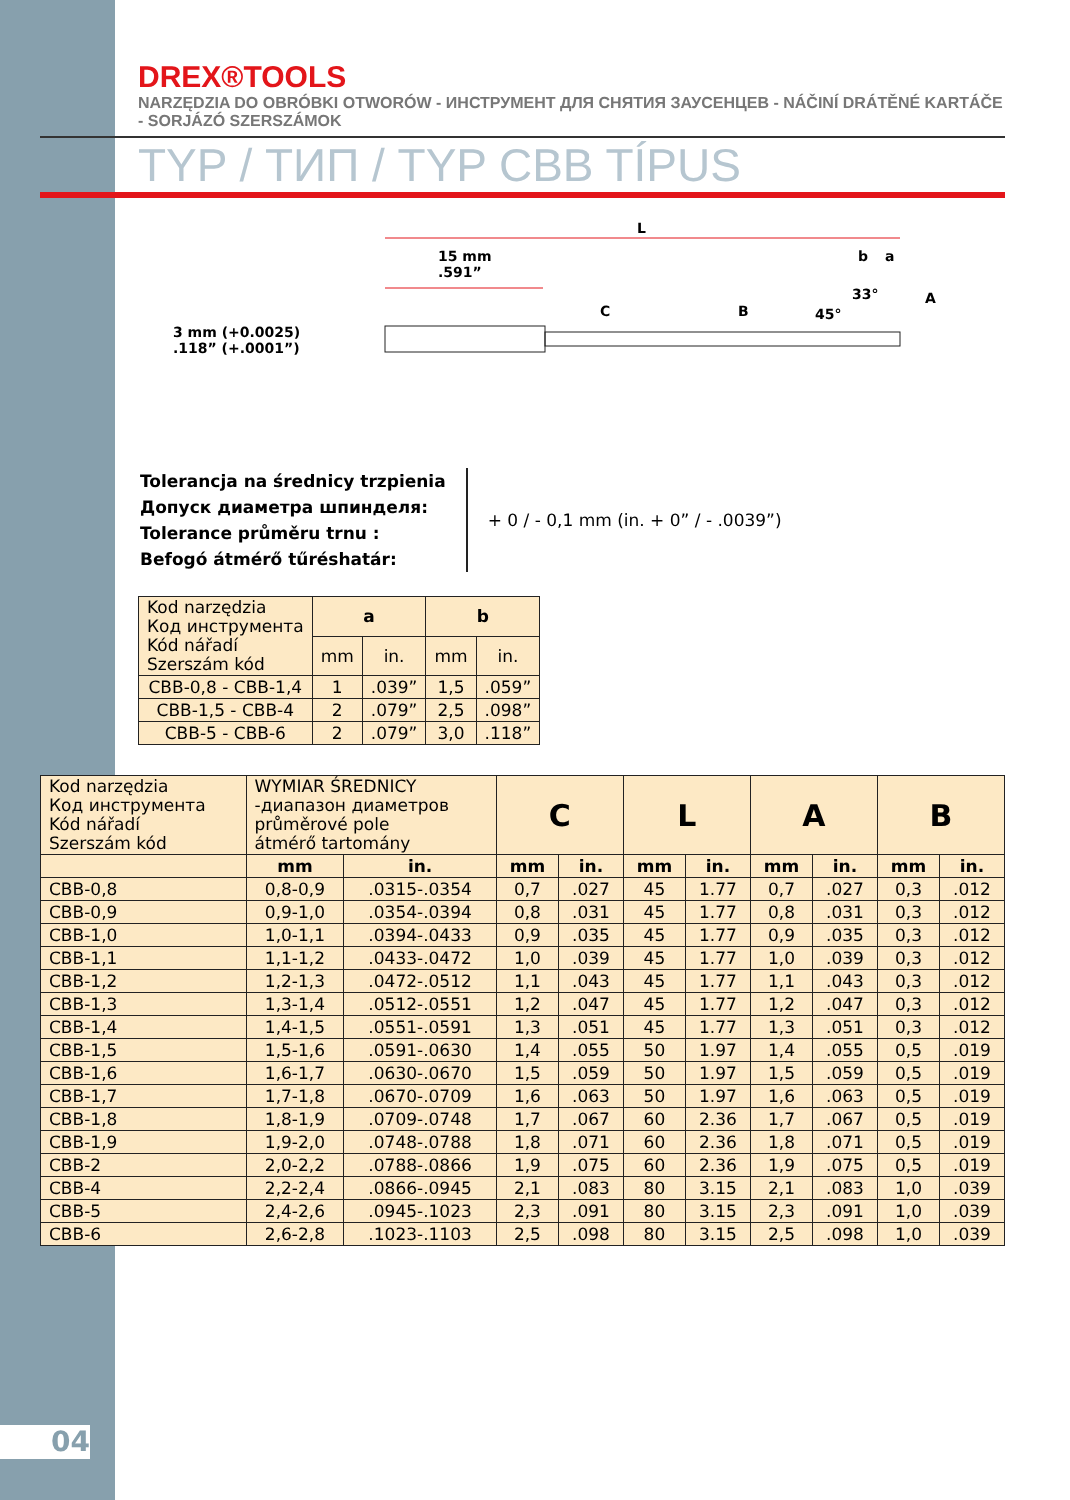DREX®TOOLS
NARZĘDZIA DO OBRÓBKI OTWORÓW - ИНСТРУМЕНТ ДЛЯ СНЯТИЯ ЗАУСЕНЦЕВ - NÁČINÍ DRÁTĚNÉ KARTÁČE - SORJÁZÓ SZERSZÁMOK
TYP / ТИП / TYP CBB TÍPUS
L
15 mm
.591”
C B 45°
33°
b a
A
3 mm (+0.0025)
.118” (+.0001”)
Tolerancja na średnicy trzpienia
Допуск диаметра шпинделя:
Tolerance průměru trnu :
Befogó átmérő tűréshatár:
+ 0 / - 0,1 mm (in. + 0” / - .0039”)
| Kod narzędzia Код инструмента Kód nářadí Szerszám kód | a | | b | |
| --- | --- | --- | --- | --- |
| | mm | in. | mm | in. |
| CBB-0,8 - CBB-1,4 | 1 | .039” | 1,5 | .059” |
| CBB-1,5 - CBB-4 | 2 | .079” | 2,5 | .098” |
| CBB-5 - CBB-6 | 2 | .079” | 3,0 | .118” |
| Kod narzędzia Код инструмента Kód nářadí Szerszám kód | WYMIAR ŚREDNICY -диапазон диаметров průměrové pole átmérő tartomány | | C | | L | | A | | B | |
| --- | --- | --- | --- | --- | --- | --- | --- | --- | --- | --- |
| | mm | in. | mm | in. | mm | in. | mm | in. | mm | in. |
| CBB-0,8 | 0,8-0,9 | .0315-.0354 | 0,7 | .027 | 45 | 1.77 | 0,7 | .027 | 0,3 | .012 |
| CBB-0,9 | 0,9-1,0 | .0354-.0394 | 0,8 | .031 | 45 | 1.77 | 0,8 | .031 | 0,3 | .012 |
| CBB-1,0 | 1,0-1,1 | .0394-.0433 | 0,9 | .035 | 45 | 1.77 | 0,9 | .035 | 0,3 | .012 |
| CBB-1,1 | 1,1-1,2 | .0433-.0472 | 1,0 | .039 | 45 | 1.77 | 1,0 | .039 | 0,3 | .012 |
| CBB-1,2 | 1,2-1,3 | .0472-.0512 | 1,1 | .043 | 45 | 1.77 | 1,1 | .043 | 0,3 | .012 |
| CBB-1,3 | 1,3-1,4 | .0512-.0551 | 1,2 | .047 | 45 | 1.77 | 1,2 | .047 | 0,3 | .012 |
| CBB-1,4 | 1,4-1,5 | .0551-.0591 | 1,3 | .051 | 45 | 1.77 | 1,3 | .051 | 0,3 | .012 |
| CBB-1,5 | 1,5-1,6 | .0591-.0630 | 1,4 | .055 | 50 | 1.97 | 1,4 | .055 | 0,5 | .019 |
| CBB-1,6 | 1,6-1,7 | .0630-.0670 | 1,5 | .059 | 50 | 1.97 | 1,5 | .059 | 0,5 | .019 |
| CBB-1,7 | 1,7-1,8 | .0670-.0709 | 1,6 | .063 | 50 | 1.97 | 1,6 | .063 | 0,5 | .019 |
| CBB-1,8 | 1,8-1,9 | .0709-.0748 | 1,7 | .067 | 60 | 2.36 | 1,7 | .067 | 0,5 | .019 |
| CBB-1,9 | 1,9-2,0 | .0748-.0788 | 1,8 | .071 | 60 | 2.36 | 1,8 | .071 | 0,5 | .019 |
| CBB-2 | 2,0-2,2 | .0788-.0866 | 1,9 | .075 | 60 | 2.36 | 1,9 | .075 | 0,5 | .019 |
| CBB-4 | 2,2-2,4 | .0866-.0945 | 2,1 | .083 | 80 | 3.15 | 2,1 | .083 | 1,0 | .039 |
| CBB-5 | 2,4-2,6 | .0945-.1023 | 2,3 | .091 | 80 | 3.15 | 2,3 | .091 | 1,0 | .039 |
| CBB-6 | 2,6-2,8 | .1023-.1103 | 2,5 | .098 | 80 | 3.15 | 2,5 | .098 | 1,0 | .039 |
04